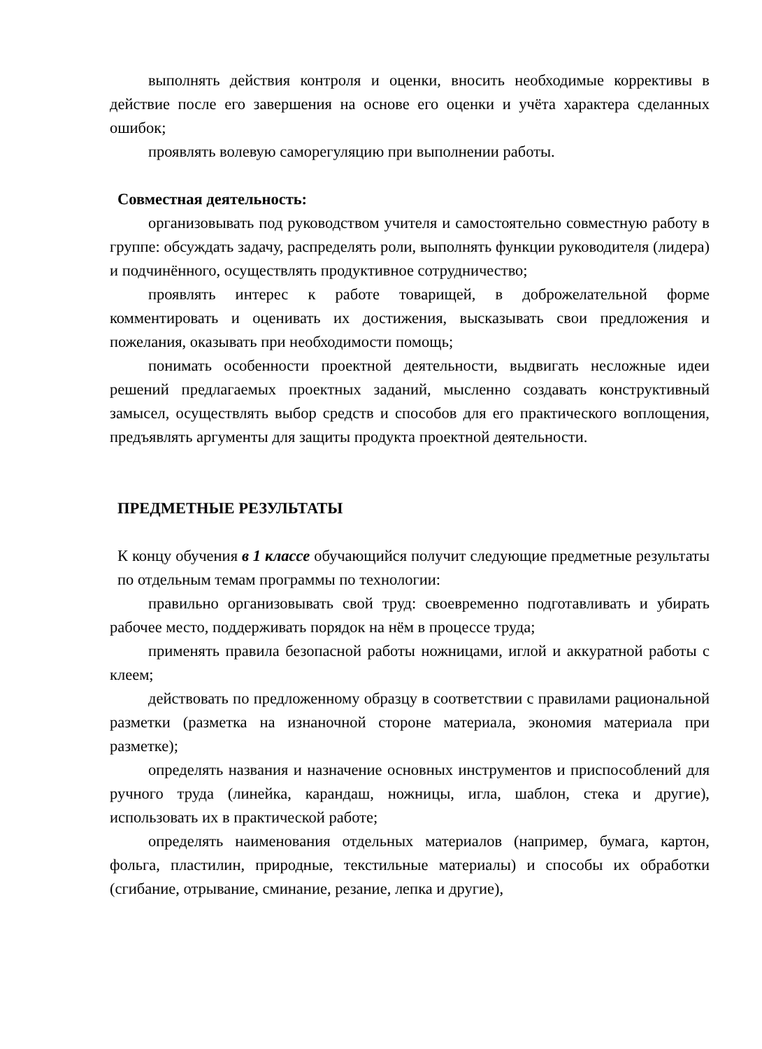выполнять действия контроля и оценки, вносить необходимые коррективы в действие после его завершения на основе его оценки и учёта характера сделанных ошибок;
проявлять волевую саморегуляцию при выполнении работы.
Совместная деятельность:
организовывать под руководством учителя и самостоятельно совместную работу в группе: обсуждать задачу, распределять роли, выполнять функции руководителя (лидера) и подчинённого, осуществлять продуктивное сотрудничество;
проявлять интерес к работе товарищей, в доброжелательной форме комментировать и оценивать их достижения, высказывать свои предложения и пожелания, оказывать при необходимости помощь;
понимать особенности проектной деятельности, выдвигать несложные идеи решений предлагаемых проектных заданий, мысленно создавать конструктивный замысел, осуществлять выбор средств и способов для его практического воплощения, предъявлять аргументы для защиты продукта проектной деятельности.
ПРЕДМЕТНЫЕ РЕЗУЛЬТАТЫ
К концу обучения в 1 классе обучающийся получит следующие предметные результаты по отдельным темам программы по технологии:
правильно организовывать свой труд: своевременно подготавливать и убирать рабочее место, поддерживать порядок на нём в процессе труда;
применять правила безопасной работы ножницами, иглой и аккуратной работы с клеем;
действовать по предложенному образцу в соответствии с правилами рациональной разметки (разметка на изнаночной стороне материала, экономия материала при разметке);
определять названия и назначение основных инструментов и приспособлений для ручного труда (линейка, карандаш, ножницы, игла, шаблон, стека и другие), использовать их в практической работе;
определять наименования отдельных материалов (например, бумага, картон, фольга, пластилин, природные, текстильные материалы) и способы их обработки (сгибание, отрывание, сминание, резание, лепка и другие),